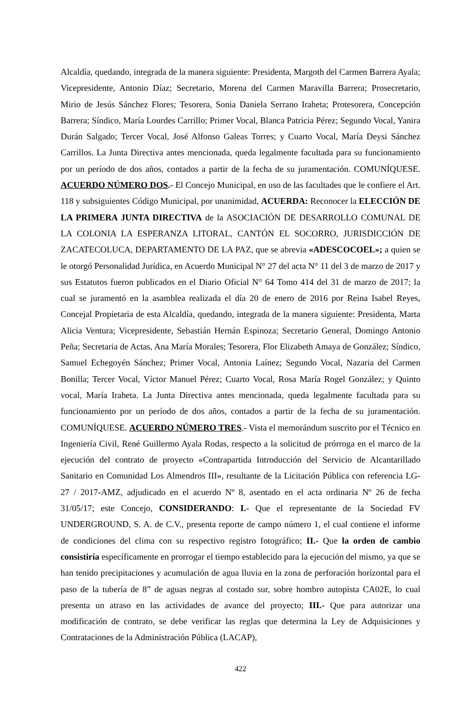Alcaldía, quedando, integrada de la manera siguiente: Presidenta, Margoth del Carmen Barrera Ayala; Vicepresidente, Antonio Díaz; Secretario, Morena del Carmen Maravilla Barrera; Prosecretario, Mirio de Jesús Sánchez Flores; Tesorera, Sonia Daniela Serrano Iraheta; Protesorera, Concepción Barrera; Síndico, María Lourdes Carrillo; Primer Vocal, Blanca Patricia Pérez; Segundo Vocal, Yanira Durán Salgado; Tercer Vocal, José Alfonso Galeas Torres; y Cuarto Vocal, María Deysi Sánchez Carrillos. La Junta Directiva antes mencionada, queda legalmente facultada para su funcionamiento por un período de dos años, contados a partir de la fecha de su juramentación. COMUNÍQUESE. ACUERDO NÚMERO DOS.- El Concejo Municipal, en uso de las facultades que le confiere el Art. 118 y subsiguientes Código Municipal, por unanimidad, ACUERDA: Reconocer la ELECCIÓN DE LA PRIMERA JUNTA DIRECTIVA de la ASOCIACIÓN DE DESARROLLO COMUNAL DE LA COLONIA LA ESPERANZA LITORAL, CANTÓN EL SOCORRO, JURISDICCIÓN DE ZACATECOLUCA, DEPARTAMENTO DE LA PAZ, que se abrevia «ADESCOCOEL»; a quien se le otorgó Personalidad Jurídica, en Acuerdo Municipal N° 27 del acta N° 11 del 3 de marzo de 2017 y sus Estatutos fueron publicados en el Diario Oficial N° 64 Tomo 414 del 31 de marzo de 2017; la cual se juramentó en la asamblea realizada el día 20 de enero de 2016 por Reina Isabel Reyes, Concejal Propietaria de esta Alcaldía, quedando, integrada de la manera siguiente: Presidenta, Marta Alicia Ventura; Vicepresidente, Sebastián Hernán Espinoza; Secretario General, Domingo Antonio Peña; Secretaria de Actas, Ana María Morales; Tesorera, Flor Elizabeth Amaya de González; Síndico, Samuel Echegoyén Sánchez; Primer Vocal, Antonia Laínez; Segundo Vocal, Nazaria del Carmen Bonilla; Tercer Vocal, Víctor Manuel Pérez; Cuarto Vocal, Rosa María Rogel González; y Quinto vocal, María Iraheta. La Junta Directiva antes mencionada, queda legalmente facultada para su funcionamiento por un período de dos años, contados a partir de la fecha de su juramentación. COMUNÍQUESE. ACUERDO NÚMERO TRES.- Vista el memorándum suscrito por el Técnico en Ingeniería Civil, René Guillermo Ayala Rodas, respecto a la solicitud de prórroga en el marco de la ejecución del contrato de proyecto «Contrapartida Introducción del Servicio de Alcantarillado Sanitario en Comunidad Los Almendros III», resultante de la Licitación Pública con referencia LG-27 / 2017-AMZ, adjudicado en el acuerdo Nº 8, asentado en el acta ordinaria Nº 26 de fecha 31/05/17; este Concejo, CONSIDERANDO: I.- Que el representante de la Sociedad FV UNDERGROUND, S. A. de C.V., presenta reporte de campo número 1, el cual contiene el informe de condiciones del clima con su respectivo registro fotográfico; II.- Que la orden de cambio consistiría específicamente en prorrogar el tiempo establecido para la ejecución del mismo, ya que se han tenido precipitaciones y acumulación de agua lluvia en la zona de perforación horizontal para el paso de la tubería de 8” de aguas negras al costado sur, sobre hombro autopista CA02E, lo cual presenta un atraso en las actividades de avance del proyecto; III.- Que para autorizar una modificación de contrato, se debe verificar las reglas que determina la Ley de Adquisiciones y Contrataciones de la Administración Pública (LACAP),
422